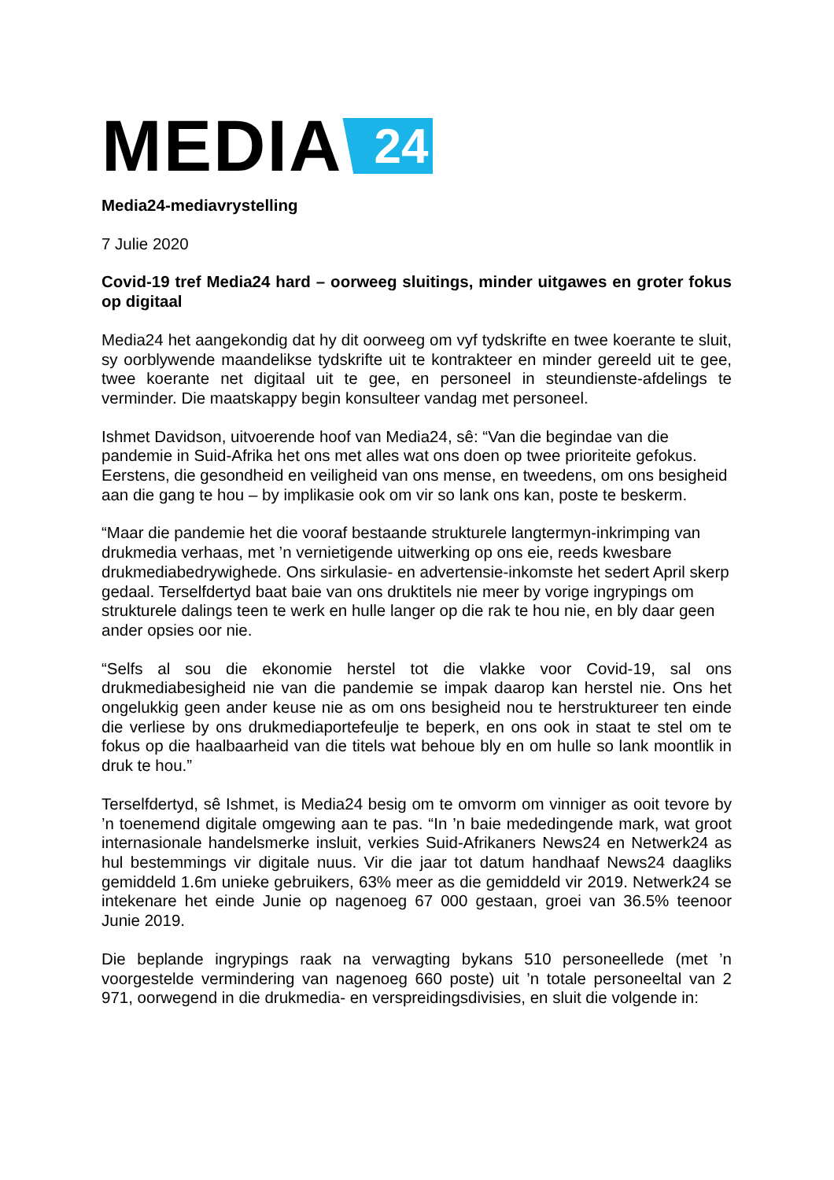MEDIA 24
Media24-mediavrystelling
7 Julie 2020
Covid-19 tref Media24 hard – oorweeg sluitings, minder uitgawes en groter fokus op digitaal
Media24 het aangekondig dat hy dit oorweeg om vyf tydskrifte en twee koerante te sluit, sy oorblywende maandelikse tydskrifte uit te kontrakteer en minder gereeld uit te gee, twee koerante net digitaal uit te gee, en personeel in steundienste-afdelings te verminder. Die maatskappy begin konsulteer vandag met personeel.
Ishmet Davidson, uitvoerende hoof van Media24, sê: “Van die begindae van die pandemie in Suid-Afrika het ons met alles wat ons doen op twee prioriteite gefokus. Eerstens, die gesondheid en veiligheid van ons mense, en tweedens, om ons besigheid aan die gang te hou – by implikasie ook om vir so lank ons kan, poste te beskerm.
“Maar die pandemie het die vooraf bestaande strukturele langtermyn-inkrimping van drukmedia verhaas, met ’n vernietigende uitwerking op ons eie, reeds kwesbare drukmediabedrywighede. Ons sirkulasie- en advertensie-inkomste het sedert April skerp gedaal. Terselfdertyd baat baie van ons druktitels nie meer by vorige ingrypings om strukturele dalings teen te werk en hulle langer op die rak te hou nie, en bly daar geen ander opsies oor nie.
“Selfs al sou die ekonomie herstel tot die vlakke voor Covid-19, sal ons drukmediabesigheid nie van die pandemie se impak daarop kan herstel nie. Ons het ongelukkig geen ander keuse nie as om ons besigheid nou te herstruktureer ten einde die verliese by ons drukmediaportefeulje te beperk, en ons ook in staat te stel om te fokus op die haalbaarheid van die titels wat behoue bly en om hulle so lank moontlik in druk te hou.”
Terselfdertyd, sê Ishmet, is Media24 besig om te omvorm om vinniger as ooit tevore by ’n toenemend digitale omgewing aan te pas. “In ’n baie mededingende mark, wat groot internasionale handelsmerke insluit, verkies Suid-Afrikaners News24 en Netwerk24 as hul bestemmings vir digitale nuus. Vir die jaar tot datum handhaaf News24 daagliks gemiddeld 1.6m unieke gebruikers, 63% meer as die gemiddeld vir 2019. Netwerk24 se intekenare het einde Junie op nagenoeg 67 000 gestaan, groei van 36.5% teenoor Junie 2019.
Die beplande ingrypings raak na verwagting bykans 510 personeellede (met ’n voorgestelde vermindering van nagenoeg 660 poste) uit ’n totale personeeltal van 2 971, oorwegend in die drukmedia- en verspreidingsdivisies, en sluit die volgende in: